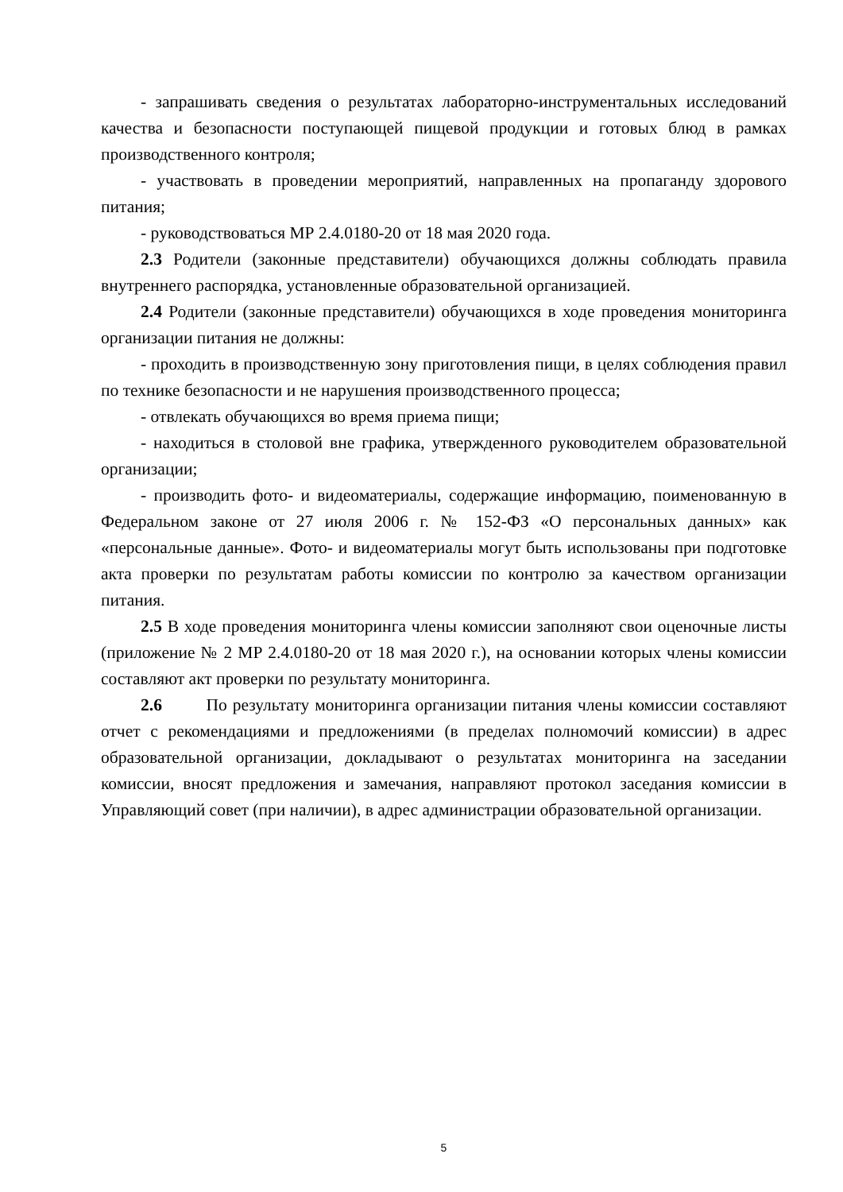- запрашивать сведения о результатах лабораторно-инструментальных исследований качества и безопасности поступающей пищевой продукции и готовых блюд в рамках производственного контроля;
- участвовать в проведении мероприятий, направленных на пропаганду здорового питания;
- руководствоваться МР 2.4.0180-20 от 18 мая 2020 года.
2.3 Родители (законные представители) обучающихся должны соблюдать правила внутреннего распорядка, установленные образовательной организацией.
2.4 Родители (законные представители) обучающихся в ходе проведения мониторинга организации питания не должны:
- проходить в производственную зону приготовления пищи, в целях соблюдения правил по технике безопасности и не нарушения производственного процесса;
- отвлекать обучающихся во время приема пищи;
- находиться в столовой вне графика, утвержденного руководителем образовательной организации;
- производить фото- и видеоматериалы, содержащие информацию, поименованную в Федеральном законе от 27 июля 2006 г. № 152-ФЗ «О персональных данных» как «персональные данные». Фото- и видеоматериалы могут быть использованы при подготовке акта проверки по результатам работы комиссии по контролю за качеством организации питания.
2.5 В ходе проведения мониторинга члены комиссии заполняют свои оценочные листы (приложение № 2 МР 2.4.0180-20 от 18 мая 2020 г.), на основании которых члены комиссии составляют акт проверки по результату мониторинга.
2.6 По результату мониторинга организации питания члены комиссии составляют отчет с рекомендациями и предложениями (в пределах полномочий комиссии) в адрес образовательной организации, докладывают о результатах мониторинга на заседании комиссии, вносят предложения и замечания, направляют протокол заседания комиссии в Управляющий совет (при наличии), в адрес администрации образовательной организации.
5